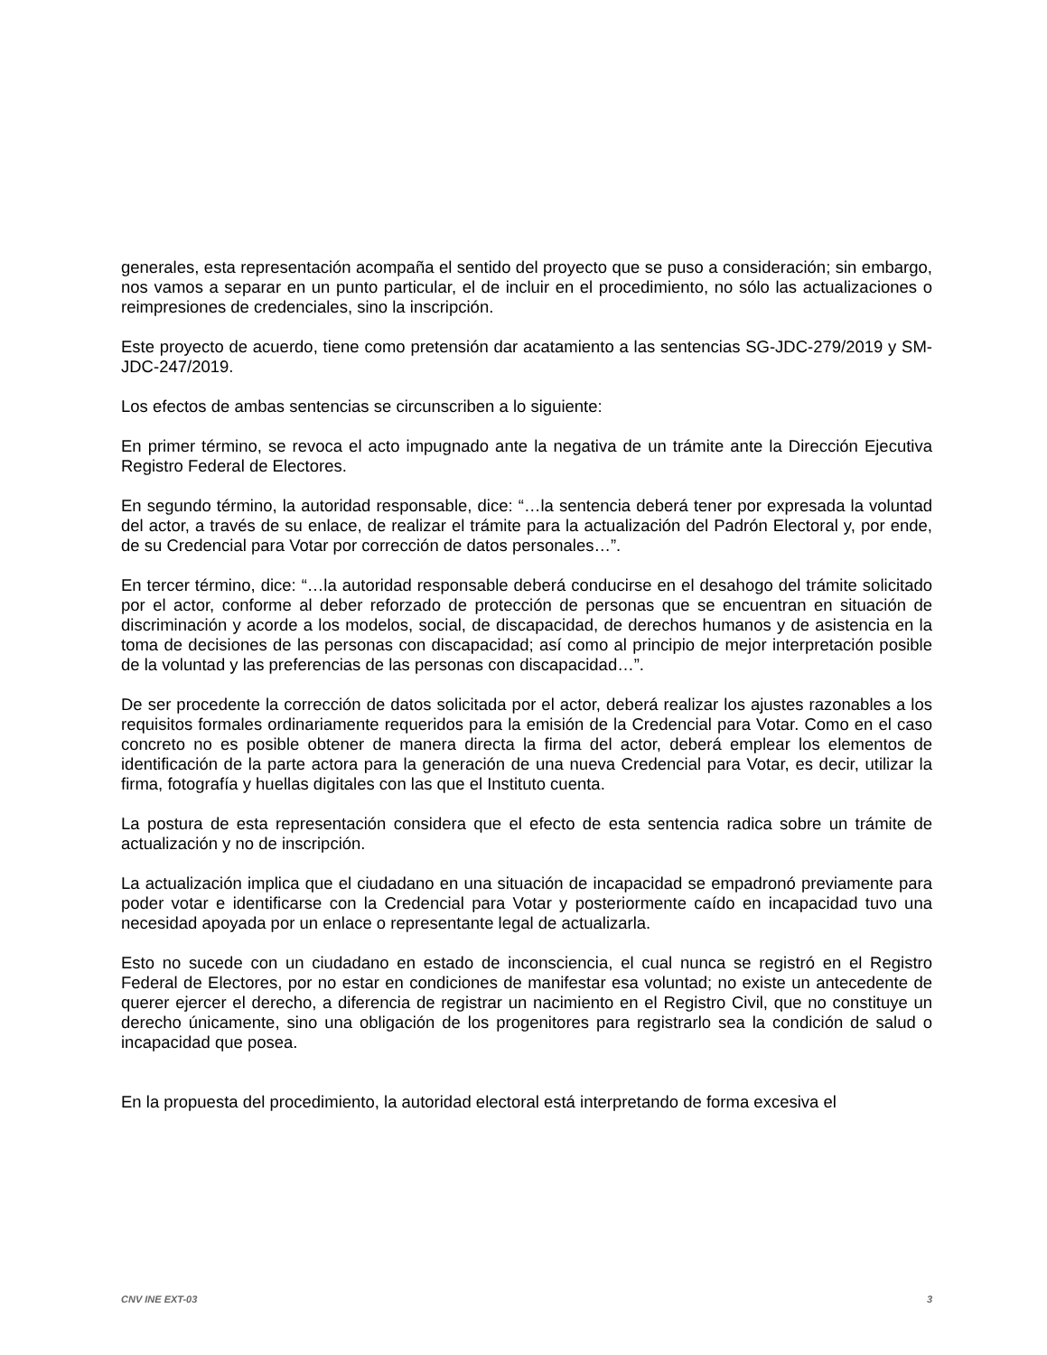generales, esta representación acompaña el sentido del proyecto que se puso a consideración; sin embargo, nos vamos a separar en un punto particular, el de incluir en el procedimiento, no sólo las actualizaciones o reimpresiones de credenciales, sino la inscripción.
Este proyecto de acuerdo, tiene como pretensión dar acatamiento a las sentencias SG-JDC-279/2019 y SM-JDC-247/2019.
Los efectos de ambas sentencias se circunscriben a lo siguiente:
En primer término, se revoca el acto impugnado ante la negativa de un trámite ante la Dirección Ejecutiva Registro Federal de Electores.
En segundo término, la autoridad responsable, dice: “…la sentencia deberá tener por expresada la voluntad del actor, a través de su enlace, de realizar el trámite para la actualización del Padrón Electoral y, por ende, de su Credencial para Votar por corrección de datos personales…”.
En tercer término, dice: “…la autoridad responsable deberá conducirse en el desahogo del trámite solicitado por el actor, conforme al deber reforzado de protección de personas que se encuentran en situación de discriminación y acorde a los modelos, social, de discapacidad, de derechos humanos y de asistencia en la toma de decisiones de las personas con discapacidad; así como al principio de mejor interpretación posible de la voluntad y las preferencias de las personas con discapacidad…”.
De ser procedente la corrección de datos solicitada por el actor, deberá realizar los ajustes razonables a los requisitos formales ordinariamente requeridos para la emisión de la Credencial para Votar. Como en el caso concreto no es posible obtener de manera directa la firma del actor, deberá emplear los elementos de identificación de la parte actora para la generación de una nueva Credencial para Votar, es decir, utilizar la firma, fotografía y huellas digitales con las que el Instituto cuenta.
La postura de esta representación considera que el efecto de esta sentencia radica sobre un trámite de actualización y no de inscripción.
La actualización implica que el ciudadano en una situación de incapacidad se empadronó previamente para poder votar e identificarse con la Credencial para Votar y posteriormente caído en incapacidad tuvo una necesidad apoyada por un enlace o representante legal de actualizarla.
Esto no sucede con un ciudadano en estado de inconsciencia, el cual nunca se registró en el Registro Federal de Electores, por no estar en condiciones de manifestar esa voluntad; no existe un antecedente de querer ejercer el derecho, a diferencia de registrar un nacimiento en el Registro Civil, que no constituye un derecho únicamente, sino una obligación de los progenitores para registrarlo sea la condición de salud o incapacidad que posea.
En la propuesta del procedimiento, la autoridad electoral está interpretando de forma excesiva el
CNV INE EXT-03 3